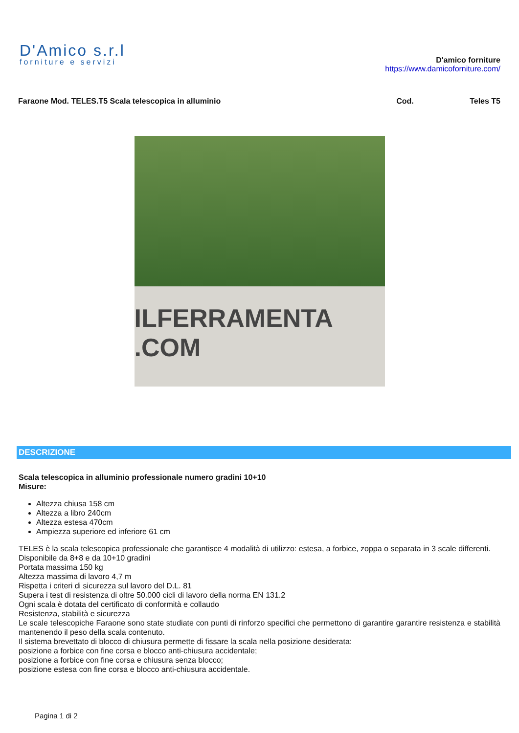D'Amico s.r.l
forniture e servizi
D'amico forniture
https://www.damicoforniture.com/
Faraone Mod. TELES.T5 Scala telescopica in alluminio
Cod. Teles T5
ILFERRAMENTA .COM
DESCRIZIONE
Scala telescopica in alluminio professionale numero gradini 10+10
Misure:
Altezza chiusa 158 cm
Altezza a libro 240cm
Altezza estesa 470cm
Ampiezza superiore ed inferiore 61 cm
TELES è la scala telescopica professionale che garantisce 4 modalità di utilizzo: estesa, a forbice, zoppa o separata in 3 scale differenti.
Disponibile da 8+8 e da 10+10 gradini
Portata massima 150 kg
Altezza massima di lavoro 4,7 m
Rispetta i criteri di sicurezza sul lavoro del D.L. 81
Supera i test di resistenza di oltre 50.000 cicli di lavoro della norma EN 131.2
Ogni scala è dotata del certificato di conformità e collaudo
Resistenza, stabilità e sicurezza
Le scale telescopiche Faraone sono state studiate con punti di rinforzo specifici che permettono di garantire garantire resistenza e stabilità mantenendo il peso della scala contenuto.
Il sistema brevettato di blocco di chiusura permette di fissare la scala nella posizione desiderata:
posizione a forbice con fine corsa e blocco anti-chiusura accidentale;
posizione a forbice con fine corsa e chiusura senza blocco;
posizione estesa con fine corsa e blocco anti-chiusura accidentale.
Pagina 1 di 2